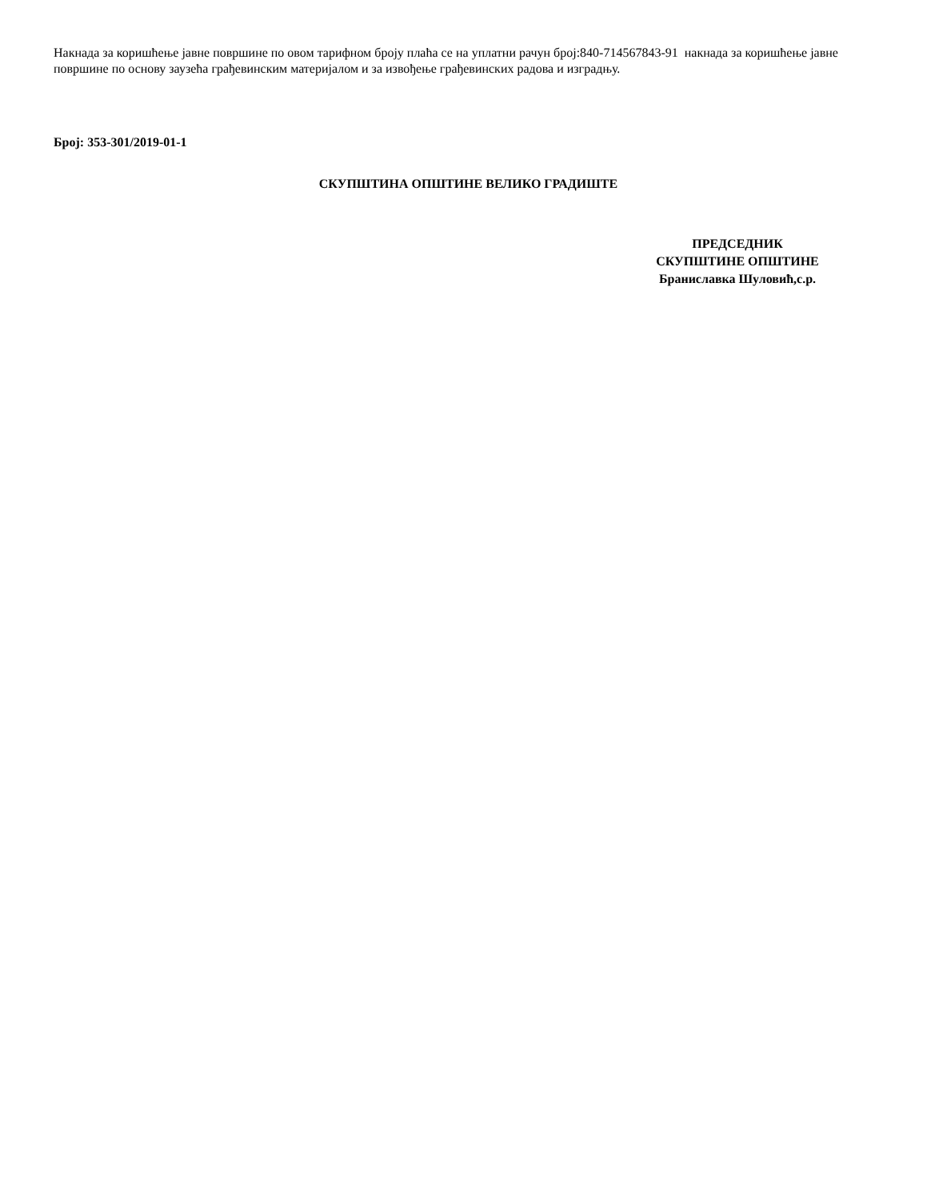Накнада за коришћење јавне површине по овом тарифном броју плаћа се на уплатни рачун број:840-714567843-91 накнада за коришћење јавне површине по основу заузећа грађевинским материјалом и за извођење грађевинских радова и изградњу.
Број: 353-301/2019-01-1
СКУПШТИНА ОПШТИНЕ ВЕЛИКО ГРАДИШТЕ
ПРЕДСЕДНИК
СКУПШТИНЕ ОПШТИНЕ
Браниславка Шуловић,с.р.